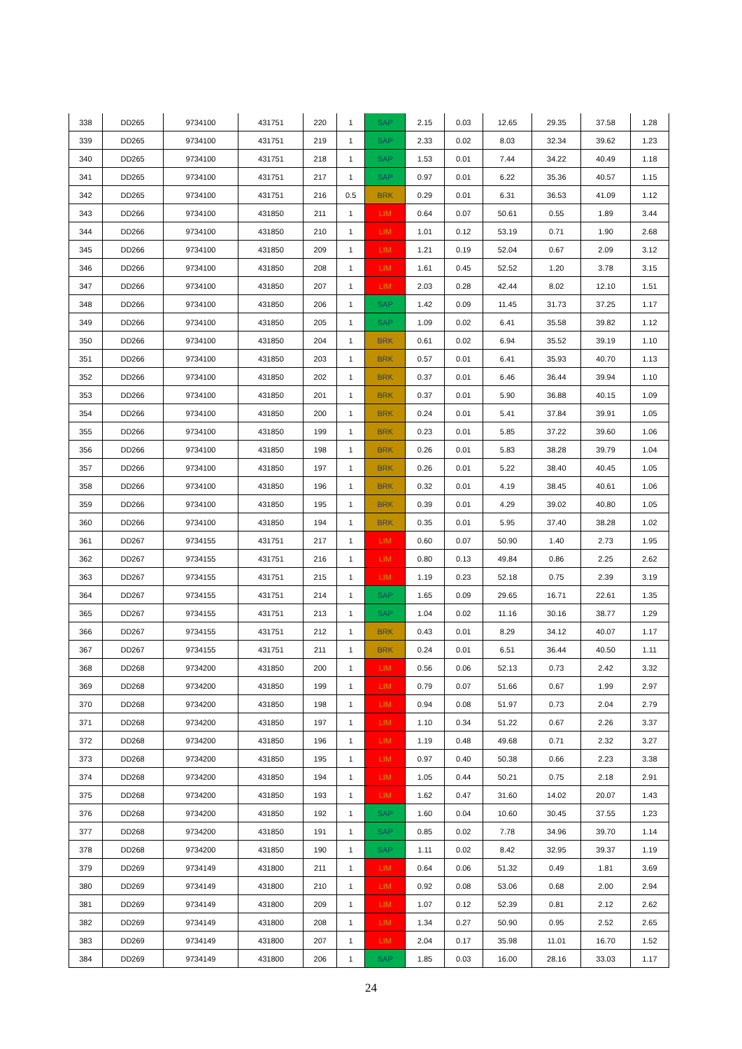| 338 | DD265 | 9734100 | 431751 | 220 | 1 | SAP | 2.15 | 0.03 | 12.65 | 29.35 | 37.58 | 1.28 |
| 339 | DD265 | 9734100 | 431751 | 219 | 1 | SAP | 2.33 | 0.02 | 8.03 | 32.34 | 39.62 | 1.23 |
| 340 | DD265 | 9734100 | 431751 | 218 | 1 | SAP | 1.53 | 0.01 | 7.44 | 34.22 | 40.49 | 1.18 |
| 341 | DD265 | 9734100 | 431751 | 217 | 1 | SAP | 0.97 | 0.01 | 6.22 | 35.36 | 40.57 | 1.15 |
| 342 | DD265 | 9734100 | 431751 | 216 | 0.5 | BRK | 0.29 | 0.01 | 6.31 | 36.53 | 41.09 | 1.12 |
| 343 | DD266 | 9734100 | 431850 | 211 | 1 | LIM | 0.64 | 0.07 | 50.61 | 0.55 | 1.89 | 3.44 |
| 344 | DD266 | 9734100 | 431850 | 210 | 1 | LIM | 1.01 | 0.12 | 53.19 | 0.71 | 1.90 | 2.68 |
| 345 | DD266 | 9734100 | 431850 | 209 | 1 | LIM | 1.21 | 0.19 | 52.04 | 0.67 | 2.09 | 3.12 |
| 346 | DD266 | 9734100 | 431850 | 208 | 1 | LIM | 1.61 | 0.45 | 52.52 | 1.20 | 3.78 | 3.15 |
| 347 | DD266 | 9734100 | 431850 | 207 | 1 | LIM | 2.03 | 0.28 | 42.44 | 8.02 | 12.10 | 1.51 |
| 348 | DD266 | 9734100 | 431850 | 206 | 1 | SAP | 1.42 | 0.09 | 11.45 | 31.73 | 37.25 | 1.17 |
| 349 | DD266 | 9734100 | 431850 | 205 | 1 | SAP | 1.09 | 0.02 | 6.41 | 35.58 | 39.82 | 1.12 |
| 350 | DD266 | 9734100 | 431850 | 204 | 1 | BRK | 0.61 | 0.02 | 6.94 | 35.52 | 39.19 | 1.10 |
| 351 | DD266 | 9734100 | 431850 | 203 | 1 | BRK | 0.57 | 0.01 | 6.41 | 35.93 | 40.70 | 1.13 |
| 352 | DD266 | 9734100 | 431850 | 202 | 1 | BRK | 0.37 | 0.01 | 6.46 | 36.44 | 39.94 | 1.10 |
| 353 | DD266 | 9734100 | 431850 | 201 | 1 | BRK | 0.37 | 0.01 | 5.90 | 36.88 | 40.15 | 1.09 |
| 354 | DD266 | 9734100 | 431850 | 200 | 1 | BRK | 0.24 | 0.01 | 5.41 | 37.84 | 39.91 | 1.05 |
| 355 | DD266 | 9734100 | 431850 | 199 | 1 | BRK | 0.23 | 0.01 | 5.85 | 37.22 | 39.60 | 1.06 |
| 356 | DD266 | 9734100 | 431850 | 198 | 1 | BRK | 0.26 | 0.01 | 5.83 | 38.28 | 39.79 | 1.04 |
| 357 | DD266 | 9734100 | 431850 | 197 | 1 | BRK | 0.26 | 0.01 | 5.22 | 38.40 | 40.45 | 1.05 |
| 358 | DD266 | 9734100 | 431850 | 196 | 1 | BRK | 0.32 | 0.01 | 4.19 | 38.45 | 40.61 | 1.06 |
| 359 | DD266 | 9734100 | 431850 | 195 | 1 | BRK | 0.39 | 0.01 | 4.29 | 39.02 | 40.80 | 1.05 |
| 360 | DD266 | 9734100 | 431850 | 194 | 1 | BRK | 0.35 | 0.01 | 5.95 | 37.40 | 38.28 | 1.02 |
| 361 | DD267 | 9734155 | 431751 | 217 | 1 | LIM | 0.60 | 0.07 | 50.90 | 1.40 | 2.73 | 1.95 |
| 362 | DD267 | 9734155 | 431751 | 216 | 1 | LIM | 0.80 | 0.13 | 49.84 | 0.86 | 2.25 | 2.62 |
| 363 | DD267 | 9734155 | 431751 | 215 | 1 | LIM | 1.19 | 0.23 | 52.18 | 0.75 | 2.39 | 3.19 |
| 364 | DD267 | 9734155 | 431751 | 214 | 1 | SAP | 1.65 | 0.09 | 29.65 | 16.71 | 22.61 | 1.35 |
| 365 | DD267 | 9734155 | 431751 | 213 | 1 | SAP | 1.04 | 0.02 | 11.16 | 30.16 | 38.77 | 1.29 |
| 366 | DD267 | 9734155 | 431751 | 212 | 1 | BRK | 0.43 | 0.01 | 8.29 | 34.12 | 40.07 | 1.17 |
| 367 | DD267 | 9734155 | 431751 | 211 | 1 | BRK | 0.24 | 0.01 | 6.51 | 36.44 | 40.50 | 1.11 |
| 368 | DD268 | 9734200 | 431850 | 200 | 1 | LIM | 0.56 | 0.06 | 52.13 | 0.73 | 2.42 | 3.32 |
| 369 | DD268 | 9734200 | 431850 | 199 | 1 | LIM | 0.79 | 0.07 | 51.66 | 0.67 | 1.99 | 2.97 |
| 370 | DD268 | 9734200 | 431850 | 198 | 1 | LIM | 0.94 | 0.08 | 51.97 | 0.73 | 2.04 | 2.79 |
| 371 | DD268 | 9734200 | 431850 | 197 | 1 | LIM | 1.10 | 0.34 | 51.22 | 0.67 | 2.26 | 3.37 |
| 372 | DD268 | 9734200 | 431850 | 196 | 1 | LIM | 1.19 | 0.48 | 49.68 | 0.71 | 2.32 | 3.27 |
| 373 | DD268 | 9734200 | 431850 | 195 | 1 | LIM | 0.97 | 0.40 | 50.38 | 0.66 | 2.23 | 3.38 |
| 374 | DD268 | 9734200 | 431850 | 194 | 1 | LIM | 1.05 | 0.44 | 50.21 | 0.75 | 2.18 | 2.91 |
| 375 | DD268 | 9734200 | 431850 | 193 | 1 | LIM | 1.62 | 0.47 | 31.60 | 14.02 | 20.07 | 1.43 |
| 376 | DD268 | 9734200 | 431850 | 192 | 1 | SAP | 1.60 | 0.04 | 10.60 | 30.45 | 37.55 | 1.23 |
| 377 | DD268 | 9734200 | 431850 | 191 | 1 | SAP | 0.85 | 0.02 | 7.78 | 34.96 | 39.70 | 1.14 |
| 378 | DD268 | 9734200 | 431850 | 190 | 1 | SAP | 1.11 | 0.02 | 8.42 | 32.95 | 39.37 | 1.19 |
| 379 | DD269 | 9734149 | 431800 | 211 | 1 | LIM | 0.64 | 0.06 | 51.32 | 0.49 | 1.81 | 3.69 |
| 380 | DD269 | 9734149 | 431800 | 210 | 1 | LIM | 0.92 | 0.08 | 53.06 | 0.68 | 2.00 | 2.94 |
| 381 | DD269 | 9734149 | 431800 | 209 | 1 | LIM | 1.07 | 0.12 | 52.39 | 0.81 | 2.12 | 2.62 |
| 382 | DD269 | 9734149 | 431800 | 208 | 1 | LIM | 1.34 | 0.27 | 50.90 | 0.95 | 2.52 | 2.65 |
| 383 | DD269 | 9734149 | 431800 | 207 | 1 | LIM | 2.04 | 0.17 | 35.98 | 11.01 | 16.70 | 1.52 |
| 384 | DD269 | 9734149 | 431800 | 206 | 1 | SAP | 1.85 | 0.03 | 16.00 | 28.16 | 33.03 | 1.17 |
24